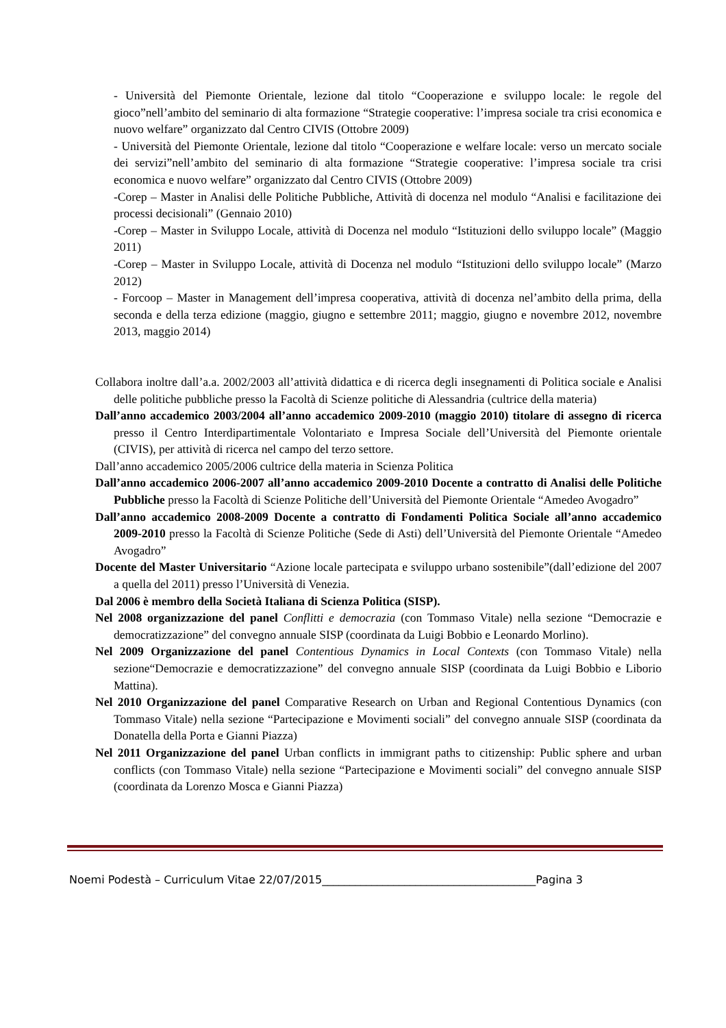- Università del Piemonte Orientale, lezione dal titolo “Cooperazione e sviluppo locale: le regole del gioco”nell’ambito del seminario di alta formazione “Strategie cooperative: l’impresa sociale tra crisi economica e nuovo welfare” organizzato dal Centro CIVIS (Ottobre 2009)
- Università del Piemonte Orientale, lezione dal titolo “Cooperazione e welfare locale: verso un mercato sociale dei servizi”nell’ambito del seminario di alta formazione “Strategie cooperative: l’impresa sociale tra crisi economica e nuovo welfare” organizzato dal Centro CIVIS (Ottobre 2009)
-Corep – Master in Analisi delle Politiche Pubbliche, Attività di docenza nel modulo “Analisi e facilitazione dei processi decisionali” (Gennaio 2010)
-Corep – Master in Sviluppo Locale, attività di Docenza nel modulo “Istituzioni dello sviluppo locale” (Maggio 2011)
-Corep – Master in Sviluppo Locale, attività di Docenza nel modulo “Istituzioni dello sviluppo locale” (Marzo 2012)
- Forcoop – Master in Management dell’impresa cooperativa, attività di docenza nel’ambito della prima, della seconda e della terza edizione (maggio, giugno e settembre 2011; maggio, giugno e novembre 2012, novembre 2013, maggio 2014)
Collabora inoltre dall’a.a. 2002/2003 all’attività didattica e di ricerca degli insegnamenti di Politica sociale e Analisi delle politiche pubbliche presso la Facoltà di Scienze politiche di Alessandria (cultrice della materia)
Dall’anno accademico 2003/2004 all’anno accademico 2009-2010 (maggio 2010) titolare di assegno di ricerca presso il Centro Interdipartimentale Volontariato e Impresa Sociale dell’Università del Piemonte orientale (CIVIS), per attività di ricerca nel campo del terzo settore.
Dall’anno accademico 2005/2006 cultrice della materia in Scienza Politica
Dall’anno accademico 2006-2007 all’anno accademico 2009-2010 Docente a contratto di Analisi delle Politiche Pubbliche presso la Facoltà di Scienze Politiche dell’Università del Piemonte Orientale “Amedeo Avogadro”
Dall’anno accademico 2008-2009 Docente a contratto di Fondamenti Politica Sociale all’anno accademico 2009-2010 presso la Facoltà di Scienze Politiche (Sede di Asti) dell’Università del Piemonte Orientale “Amedeo Avogadro”
Docente del Master Universitario “Azione locale partecipata e sviluppo urbano sostenibile”(dall’edizione del 2007 a quella del 2011) presso l’Università di Venezia.
Dal 2006 è membro della Società Italiana di Scienza Politica (SISP).
Nel 2008 organizzazione del panel Conflitti e democrazia (con Tommaso Vitale) nella sezione “Democrazie e democratizzazione” del convegno annuale SISP (coordinata da Luigi Bobbio e Leonardo Morlino).
Nel 2009 Organizzazione del panel Contentious Dynamics in Local Contexts (con Tommaso Vitale) nella sezione“Democrazie e democratizzazione” del convegno annuale SISP (coordinata da Luigi Bobbio e Liborio Mattina).
Nel 2010 Organizzazione del panel Comparative Research on Urban and Regional Contentious Dynamics (con Tommaso Vitale) nella sezione “Partecipazione e Movimenti sociali” del convegno annuale SISP (coordinata da Donatella della Porta e Gianni Piazza)
Nel 2011 Organizzazione del panel Urban conflicts in immigrant paths to citizenship: Public sphere and urban conflicts (con Tommaso Vitale) nella sezione “Partecipazione e Movimenti sociali” del convegno annuale SISP (coordinata da Lorenzo Mosca e Gianni Piazza)
Noemi Podestà – Curriculum Vitae 22/07/2015_______________________________________Pagina 3